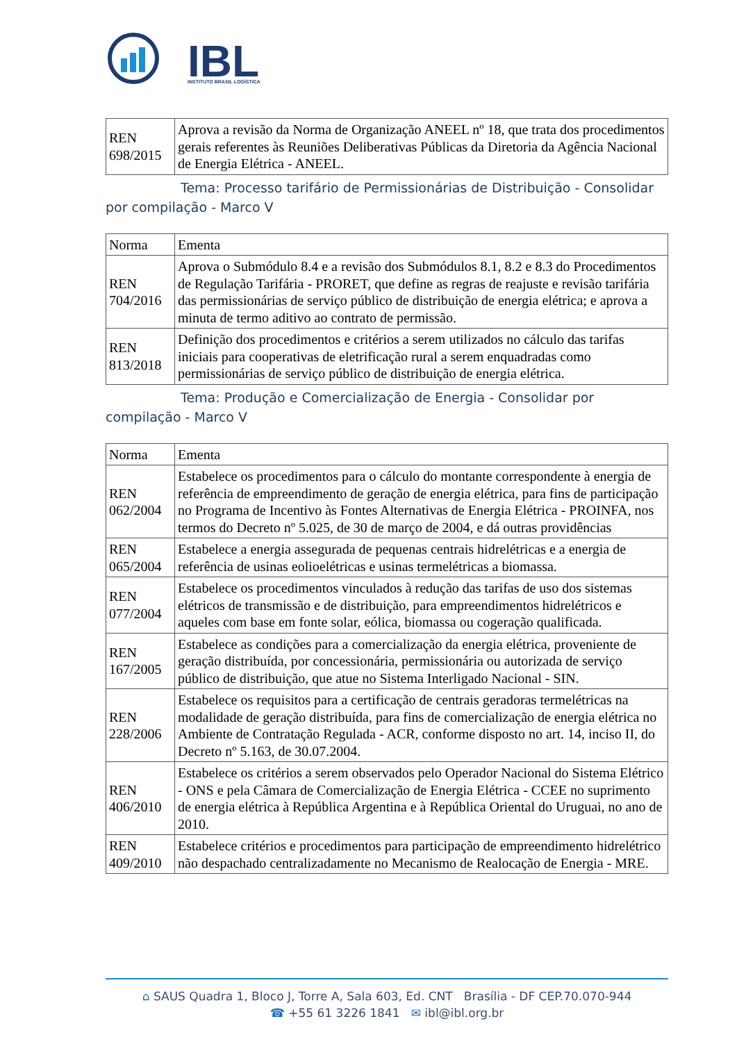IBL
INSTITUTO BRASIL LOGÍSTICA
| REN 698/2015 | Aprova a revisão da Norma de Organização ANEEL nº 18, que trata dos procedimentos gerais referentes às Reuniões Deliberativas Públicas da Diretoria da Agência Nacional de Energia Elétrica - ANEEL. |
Tema: Processo tarifário de Permissionárias de Distribuição - Consolidar por compilação - Marco V
| Norma | Ementa |
| REN 704/2016 | Aprova o Submódulo 8.4 e a revisão dos Submódulos 8.1, 8.2 e 8.3 do Procedimentos de Regulação Tarifária - PRORET, que define as regras de reajuste e revisão tarifária das permissionárias de serviço público de distribuição de energia elétrica; e aprova a minuta de termo aditivo ao contrato de permissão. |
| REN 813/2018 | Definição dos procedimentos e critérios a serem utilizados no cálculo das tarifas iniciais para cooperativas de eletrificação rural a serem enquadradas como permissionárias de serviço público de distribuição de energia elétrica. |
Tema: Produção e Comercialização de Energia - Consolidar por compilação - Marco V
| Norma | Ementa |
| REN 062/2004 | Estabelece os procedimentos para o cálculo do montante correspondente à energia de referência de empreendimento de geração de energia elétrica, para fins de participação no Programa de Incentivo às Fontes Alternativas de Energia Elétrica - PROINFA, nos termos do Decreto nº 5.025, de 30 de março de 2004, e dá outras providências |
| REN 065/2004 | Estabelece a energia assegurada de pequenas centrais hidrelétricas e a energia de referência de usinas eolioelétricas e usinas termelétricas a biomassa. |
| REN 077/2004 | Estabelece os procedimentos vinculados à redução das tarifas de uso dos sistemas elétricos de transmissão e de distribuição, para empreendimentos hidrelétricos e aqueles com base em fonte solar, eólica, biomassa ou cogeração qualificada. |
| REN 167/2005 | Estabelece as condições para a comercialização da energia elétrica, proveniente de geração distribuída, por concessionária, permissionária ou autorizada de serviço público de distribuição, que atue no Sistema Interligado Nacional - SIN. |
| REN 228/2006 | Estabelece os requisitos para a certificação de centrais geradoras termelétricas na modalidade de geração distribuída, para fins de comercialização de energia elétrica no Ambiente de Contratação Regulada - ACR, conforme disposto no art. 14, inciso II, do Decreto nº 5.163, de 30.07.2004. |
| REN 406/2010 | Estabelece os critérios a serem observados pelo Operador Nacional do Sistema Elétrico - ONS e pela Câmara de Comercialização de Energia Elétrica - CCEE no suprimento de energia elétrica à República Argentina e à República Oriental do Uruguai, no ano de 2010. |
| REN 409/2010 | Estabelece critérios e procedimentos para participação de empreendimento hidrelétrico não despachado centralizadamente no Mecanismo de Realocação de Energia - MRE. |
⌂ SAUS Quadra 1, Bloco J, Torre A, Sala 603, Ed. CNT Brasília - DF CEP.70.070-944
☎ +55 61 3226 1841 ✉ ibl@ibl.org.br